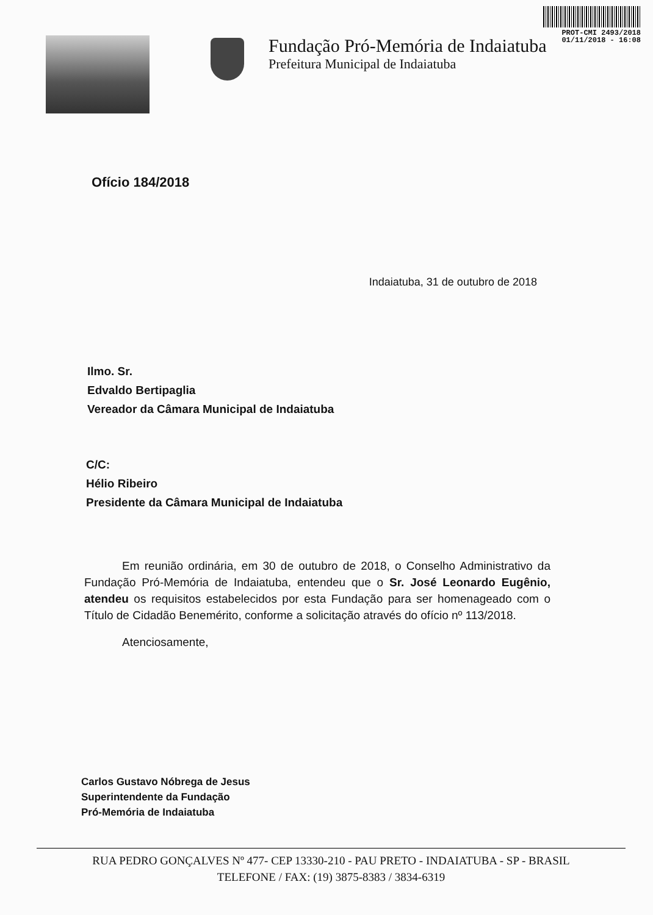PROT-CMI 2493/2018
01/11/2018 - 16:08
Fundação Pró-Memória de Indaiatuba
Prefeitura Municipal de Indaiatuba
Ofício 184/2018
Indaiatuba, 31 de outubro de 2018
Ilmo. Sr.
Edvaldo Bertipaglia
Vereador da Câmara Municipal de Indaiatuba
C/C:
Hélio Ribeiro
Presidente da Câmara Municipal de Indaiatuba
Em reunião ordinária, em 30 de outubro de 2018, o Conselho Administrativo da Fundação Pró-Memória de Indaiatuba, entendeu que o Sr. José Leonardo Eugênio, atendeu os requisitos estabelecidos por esta Fundação para ser homenageado com o Título de Cidadão Benemérito, conforme a solicitação através do ofício nº 113/2018.
Atenciosamente,
Carlos Gustavo Nóbrega de Jesus
Superintendente da Fundação
Pró-Memória de Indaiatuba
RUA PEDRO GONÇALVES Nº 477- CEP 13330-210 - PAU PRETO - INDAIATUBA - SP - BRASIL
TELEFONE / FAX: (19) 3875-8383 / 3834-6319